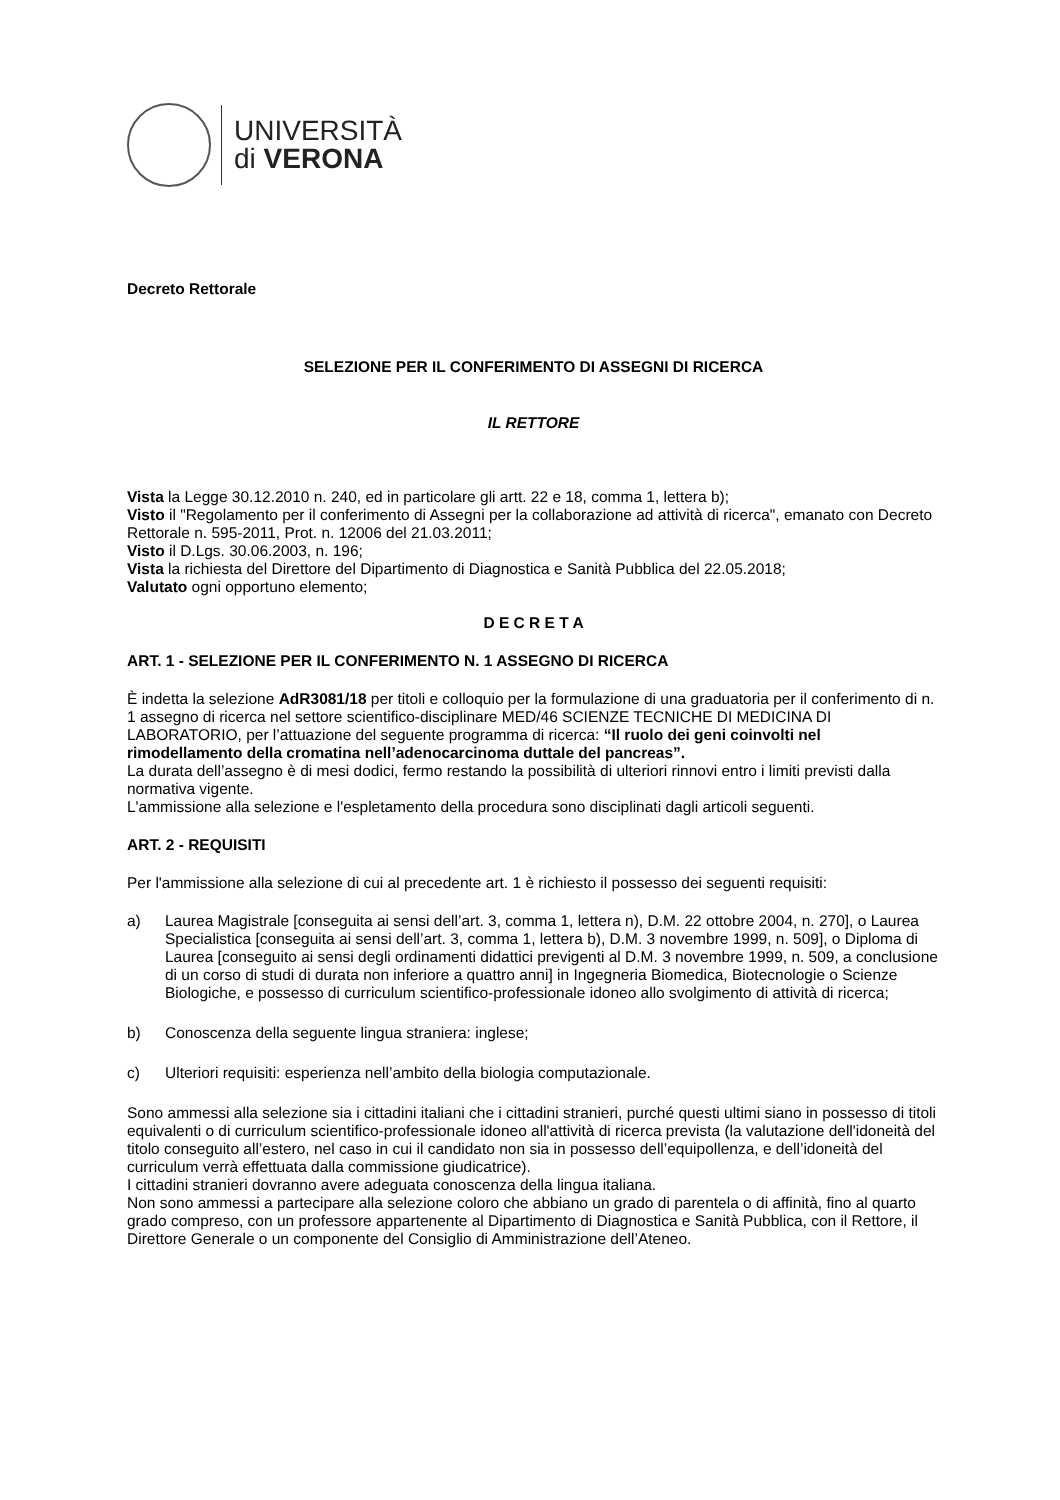UNIVERSITÀ
di VERONA
Decreto Rettorale
SELEZIONE PER IL CONFERIMENTO DI ASSEGNI DI RICERCA
IL RETTORE
Vista la Legge 30.12.2010 n. 240, ed in particolare gli artt. 22 e 18, comma 1, lettera b);
Visto il "Regolamento per il conferimento di Assegni per la collaborazione ad attività di ricerca", emanato con Decreto Rettorale n. 595-2011, Prot. n. 12006 del 21.03.2011;
Visto il D.Lgs. 30.06.2003, n. 196;
Vista la richiesta del Direttore del Dipartimento di Diagnostica e Sanità Pubblica del 22.05.2018;
Valutato ogni opportuno elemento;
D E C R E T A
ART. 1 - SELEZIONE PER IL CONFERIMENTO N. 1 ASSEGNO DI RICERCA
È indetta la selezione AdR3081/18 per titoli e colloquio per la formulazione di una graduatoria per il conferimento di n. 1 assegno di ricerca nel settore scientifico-disciplinare MED/46 SCIENZE TECNICHE DI MEDICINA DI LABORATORIO, per l’attuazione del seguente programma di ricerca: “Il ruolo dei geni coinvolti nel rimodellamento della cromatina nell’adenocarcinoma duttale del pancreas”.
La durata dell’assegno è di mesi dodici, fermo restando la possibilità di ulteriori rinnovi entro i limiti previsti dalla normativa vigente.
L'ammissione alla selezione e l'espletamento della procedura sono disciplinati dagli articoli seguenti.
ART. 2 - REQUISITI
Per l'ammissione alla selezione di cui al precedente art. 1 è richiesto il possesso dei seguenti requisiti:
a) Laurea Magistrale [conseguita ai sensi dell’art. 3, comma 1, lettera n), D.M. 22 ottobre 2004, n. 270], o Laurea Specialistica [conseguita ai sensi dell’art. 3, comma 1, lettera b), D.M. 3 novembre 1999, n. 509], o Diploma di Laurea [conseguito ai sensi degli ordinamenti didattici previgenti al D.M. 3 novembre 1999, n. 509, a conclusione di un corso di studi di durata non inferiore a quattro anni] in Ingegneria Biomedica, Biotecnologie o Scienze Biologiche, e possesso di curriculum scientifico-professionale idoneo allo svolgimento di attività di ricerca;
b) Conoscenza della seguente lingua straniera: inglese;
c) Ulteriori requisiti: esperienza nell’ambito della biologia computazionale.
Sono ammessi alla selezione sia i cittadini italiani che i cittadini stranieri, purché questi ultimi siano in possesso di titoli equivalenti o di curriculum scientifico-professionale idoneo all'attività di ricerca prevista (la valutazione dell'idoneità del titolo conseguito all’estero, nel caso in cui il candidato non sia in possesso dell’equipollenza, e dell’idoneità del curriculum verrà effettuata dalla commissione giudicatrice).
I cittadini stranieri dovranno avere adeguata conoscenza della lingua italiana.
Non sono ammessi a partecipare alla selezione coloro che abbiano un grado di parentela o di affinità, fino al quarto grado compreso, con un professore appartenente al Dipartimento di Diagnostica e Sanità Pubblica, con il Rettore, il Direttore Generale o un componente del Consiglio di Amministrazione dell’Ateneo.